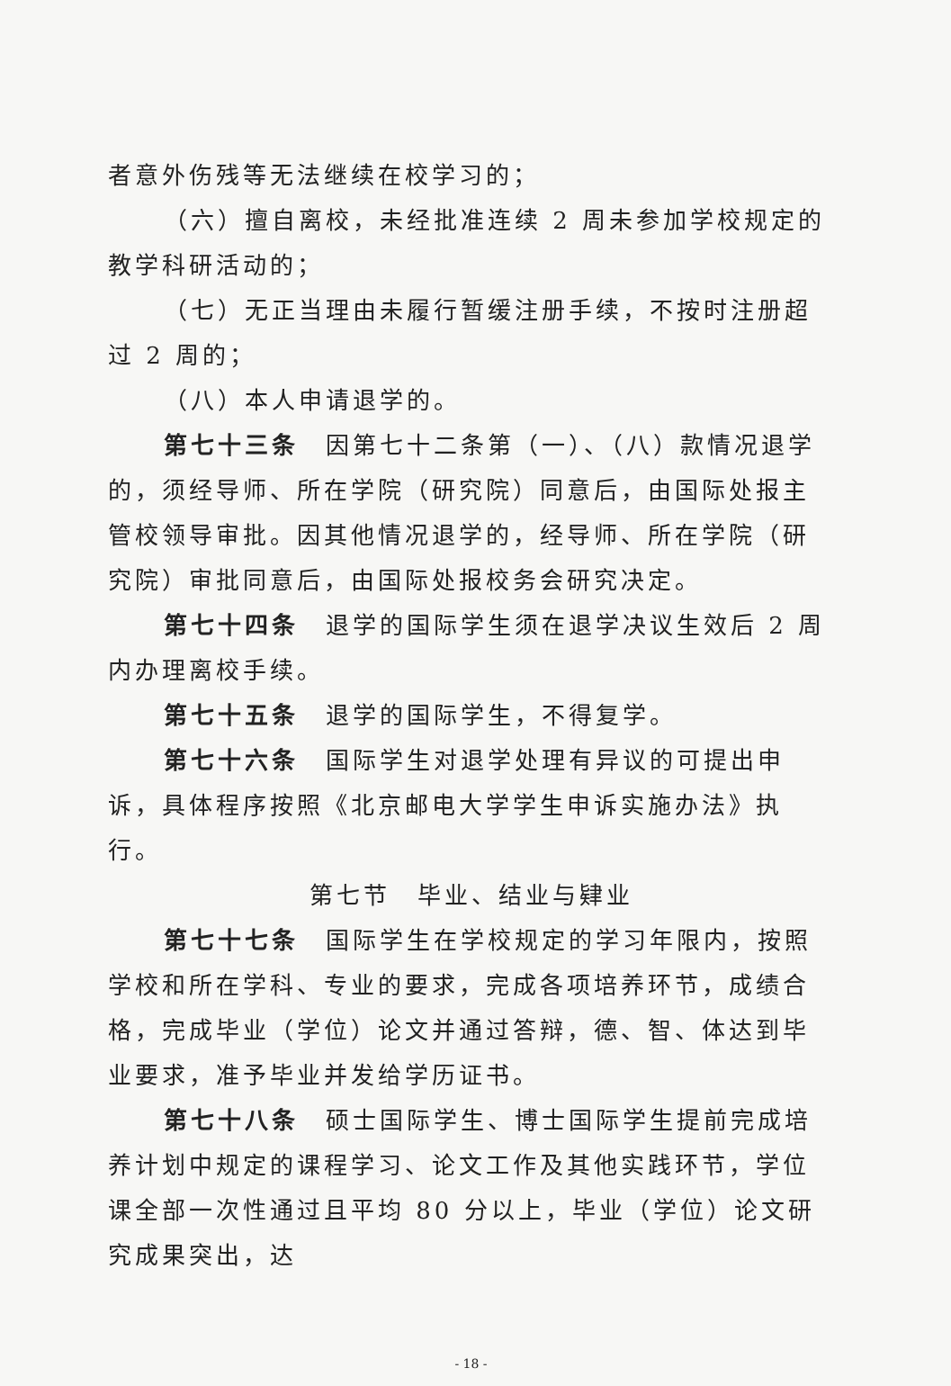者意外伤残等无法继续在校学习的；
（六）擅自离校，未经批准连续 2 周未参加学校规定的教学科研活动的；
（七）无正当理由未履行暂缓注册手续，不按时注册超过 2 周的；
（八）本人申请退学的。
第七十三条　因第七十二条第（一）、（八）款情况退学的，须经导师、所在学院（研究院）同意后，由国际处报主管校领导审批。因其他情况退学的，经导师、所在学院（研究院）审批同意后，由国际处报校务会研究决定。
第七十四条　退学的国际学生须在退学决议生效后 2 周内办理离校手续。
第七十五条　退学的国际学生，不得复学。
第七十六条　国际学生对退学处理有异议的可提出申诉，具体程序按照《北京邮电大学学生申诉实施办法》执行。
第七节　毕业、结业与肄业
第七十七条　国际学生在学校规定的学习年限内，按照学校和所在学科、专业的要求，完成各项培养环节，成绩合格，完成毕业（学位）论文并通过答辩，德、智、体达到毕业要求，准予毕业并发给学历证书。
第七十八条　硕士国际学生、博士国际学生提前完成培养计划中规定的课程学习、论文工作及其他实践环节，学位课全部一次性通过且平均 80 分以上，毕业（学位）论文研究成果突出，达
- 18 -